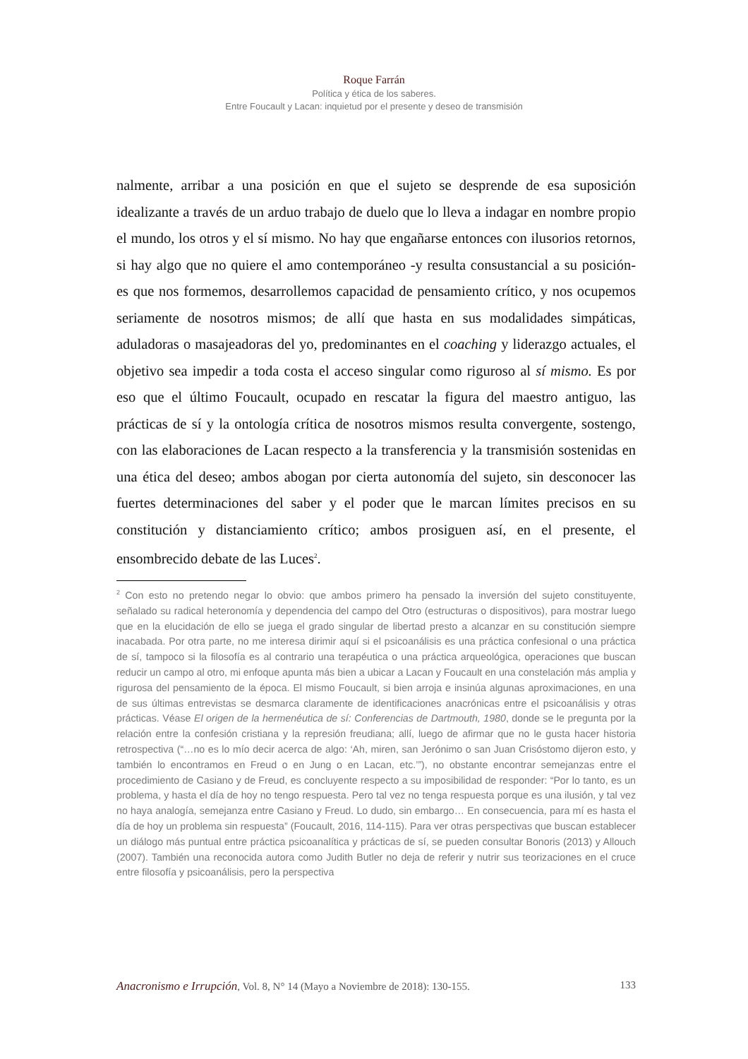Roque Farrán
Política y ética de los saberes.
Entre Foucault y Lacan: inquietud por el presente y deseo de transmisión
nalmente, arribar a una posición en que el sujeto se desprende de esa suposición idealizante a través de un arduo trabajo de duelo que lo lleva a indagar en nombre propio el mundo, los otros y el sí mismo. No hay que engañarse entonces con ilusorios retornos, si hay algo que no quiere el amo contemporáneo -y resulta consustancial a su posición- es que nos formemos, desarrollemos capacidad de pensamiento crítico, y nos ocupemos seriamente de nosotros mismos; de allí que hasta en sus modalidades simpáticas, aduladoras o masajeadoras del yo, predominantes en el coaching y liderazgo actuales, el objetivo sea impedir a toda costa el acceso singular como riguroso al sí mismo. Es por eso que el último Foucault, ocupado en rescatar la figura del maestro antiguo, las prácticas de sí y la ontología crítica de nosotros mismos resulta convergente, sostengo, con las elaboraciones de Lacan respecto a la transferencia y la transmisión sostenidas en una ética del deseo; ambos abogan por cierta autonomía del sujeto, sin desconocer las fuertes determinaciones del saber y el poder que le marcan límites precisos en su constitución y distanciamiento crítico; ambos prosiguen así, en el presente, el ensombrecido debate de las Luces<sup>2</sup>.
<sup>2</sup> Con esto no pretendo negar lo obvio: que ambos primero ha pensado la inversión del sujeto constituyente, señalado su radical heteronomía y dependencia del campo del Otro (estructuras o dispositivos), para mostrar luego que en la elucidación de ello se juega el grado singular de libertad presto a alcanzar en su constitución siempre inacabada. Por otra parte, no me interesa dirimir aquí si el psicoanálisis es una práctica confesional o una práctica de sí, tampoco si la filosofía es al contrario una terapéutica o una práctica arqueológica, operaciones que buscan reducir un campo al otro, mi enfoque apunta más bien a ubicar a Lacan y Foucault en una constelación más amplia y rigurosa del pensamiento de la época. El mismo Foucault, si bien arroja e insinúa algunas aproximaciones, en una de sus últimas entrevistas se desmarca claramente de identificaciones anacrónicas entre el psicoanálisis y otras prácticas. Véase El origen de la hermenéutica de sí: Conferencias de Dartmouth, 1980, donde se le pregunta por la relación entre la confesión cristiana y la represión freudiana; allí, luego de afirmar que no le gusta hacer historia retrospectiva (“…no es lo mío decir acerca de algo: ‘Ah, miren, san Jerónimo o san Juan Crisóstomo dijeron esto, y también lo encontramos en Freud o en Jung o en Lacan, etc.’”), no obstante encontrar semejanzas entre el procedimiento de Casiano y de Freud, es concluyente respecto a su imposibilidad de responder: “Por lo tanto, es un problema, y hasta el día de hoy no tengo respuesta. Pero tal vez no tenga respuesta porque es una ilusión, y tal vez no haya analogía, semejanza entre Casiano y Freud. Lo dudo, sin embargo… En consecuencia, para mí es hasta el día de hoy un problema sin respuesta” (Foucault, 2016, 114-115). Para ver otras perspectivas que buscan establecer un diálogo más puntual entre práctica psicoanalítica y prácticas de sí, se pueden consultar Bonoris (2013) y Allouch (2007). También una reconocida autora como Judith Butler no deja de referir y nutrir sus teorizaciones en el cruce entre filosofía y psicoanálisis, pero la perspectiva
Anacronismo e Irrupción, Vol. 8, N° 14 (Mayo a Noviembre de 2018): 130-155. 133